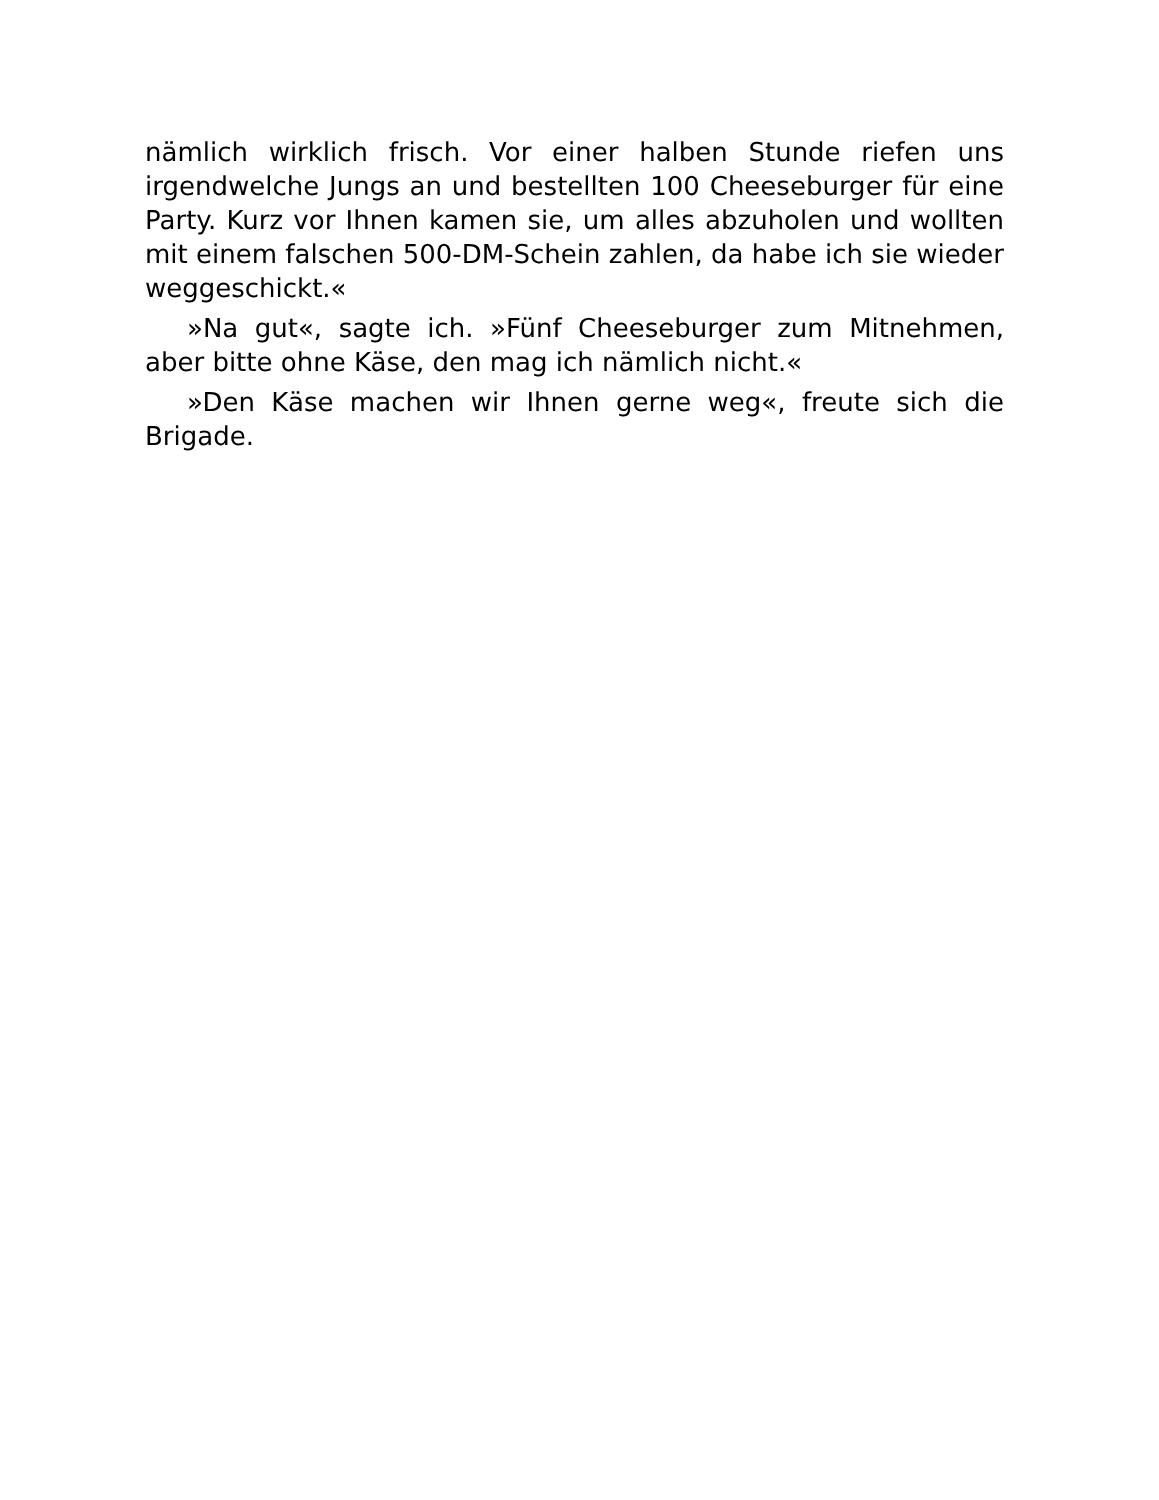nämlich wirklich frisch. Vor einer halben Stunde riefen uns irgendwelche Jungs an und bestellten 100 Cheeseburger für eine Party. Kurz vor Ihnen kamen sie, um alles abzuholen und wollten mit einem falschen 500-DM-Schein zahlen, da habe ich sie wieder weggeschickt.«
»Na gut«, sagte ich. »Fünf Cheeseburger zum Mitnehmen, aber bitte ohne Käse, den mag ich nämlich nicht.«
»Den Käse machen wir Ihnen gerne weg«, freute sich die Brigade.